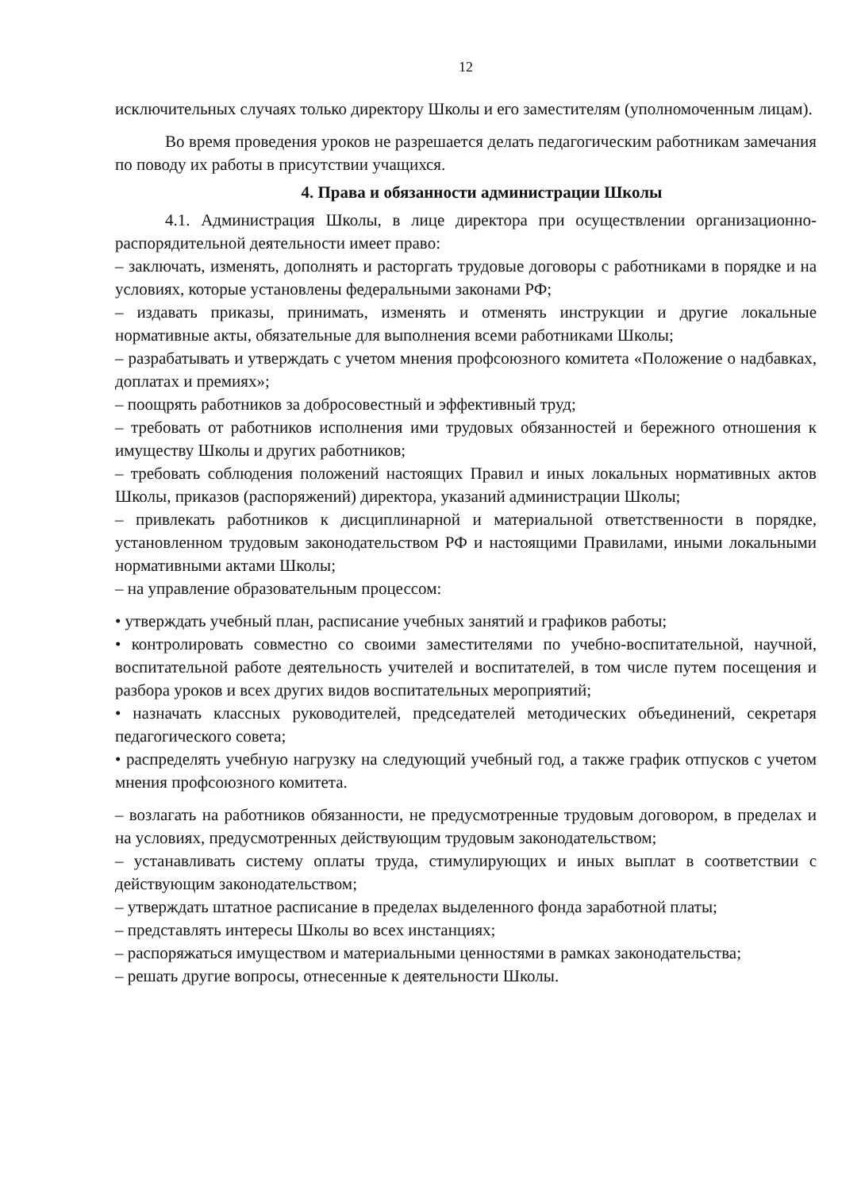12
исключительных случаях только директору Школы и его заместителям (уполномоченным лицам).
Во время проведения уроков не разрешается делать педагогическим работникам замечания по поводу их работы в присутствии учащихся.
4. Права и обязанности администрации Школы
4.1. Администрация Школы, в лице директора при осуществлении организационно-распорядительной деятельности имеет право:
– заключать, изменять, дополнять и расторгать трудовые договоры с работниками в порядке и на условиях, которые установлены федеральными законами РФ;
– издавать приказы, принимать, изменять и отменять инструкции и другие локальные нормативные акты, обязательные для выполнения всеми работниками Школы;
– разрабатывать и утверждать с учетом мнения профсоюзного комитета «Положение о надбавках, доплатах и премиях»;
– поощрять работников за добросовестный и эффективный труд;
– требовать от работников исполнения ими трудовых обязанностей и бережного отношения к имуществу Школы и других работников;
– требовать соблюдения положений настоящих Правил и иных локальных нормативных актов Школы, приказов (распоряжений) директора, указаний администрации Школы;
– привлекать работников к дисциплинарной и материальной ответственности в порядке, установленном трудовым законодательством РФ и настоящими Правилами, иными локальными нормативными актами Школы;
– на управление образовательным процессом:
• утверждать учебный план, расписание учебных занятий и графиков работы;
• контролировать совместно со своими заместителями по учебно-воспитательной, научной, воспитательной работе деятельность учителей и воспитателей, в том числе путем посещения и разбора уроков и всех других видов воспитательных мероприятий;
• назначать классных руководителей, председателей методических объединений, секретаря педагогического совета;
• распределять учебную нагрузку на следующий учебный год, а также график отпусков с учетом мнения профсоюзного комитета.
– возлагать на работников обязанности, не предусмотренные трудовым договором, в пределах и на условиях, предусмотренных действующим трудовым законодательством;
– устанавливать систему оплаты труда, стимулирующих и иных выплат в соответствии с действующим законодательством;
– утверждать штатное расписание в пределах выделенного фонда заработной платы;
– представлять интересы Школы во всех инстанциях;
– распоряжаться имуществом и материальными ценностями в рамках законодательства;
– решать другие вопросы, отнесенные к деятельности Школы.